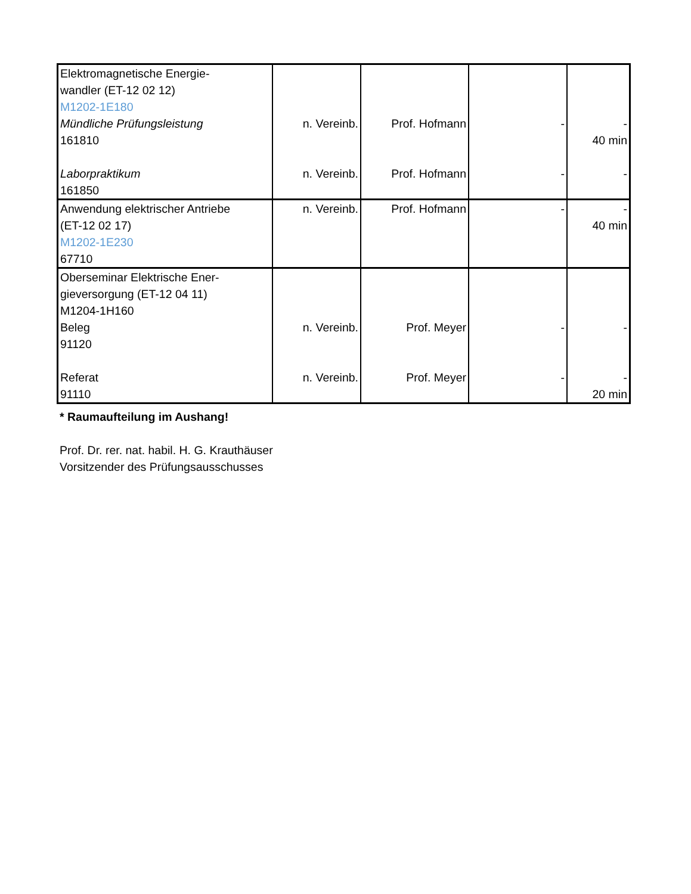| Elektromagnetische Energie- wandler (ET-12 02 12) M1202-1E180 Mündliche Prüfungsleistung 161810 Laborpraktikum 161850 | n. Vereinb. n. Vereinb. | Prof. Hofmann Prof. Hofmann | - - | - 40 min - |
| Anwendung elektrischer Antriebe (ET-12 02 17) M1202-1E230 67710 | n. Vereinb. | Prof. Hofmann | - | - 40 min |
| Oberseminar Elektrische Ener- gieversorgung (ET-12 04 11) M1204-1H160 Beleg 91120 Referat 91110 | n. Vereinb. n. Vereinb. | Prof. Meyer Prof. Meyer | - - | - - 20 min |
* Raumaufteilung im Aushang!
Prof. Dr. rer. nat. habil. H. G. Krauthäuser
Vorsitzender des Prüfungsausschusses